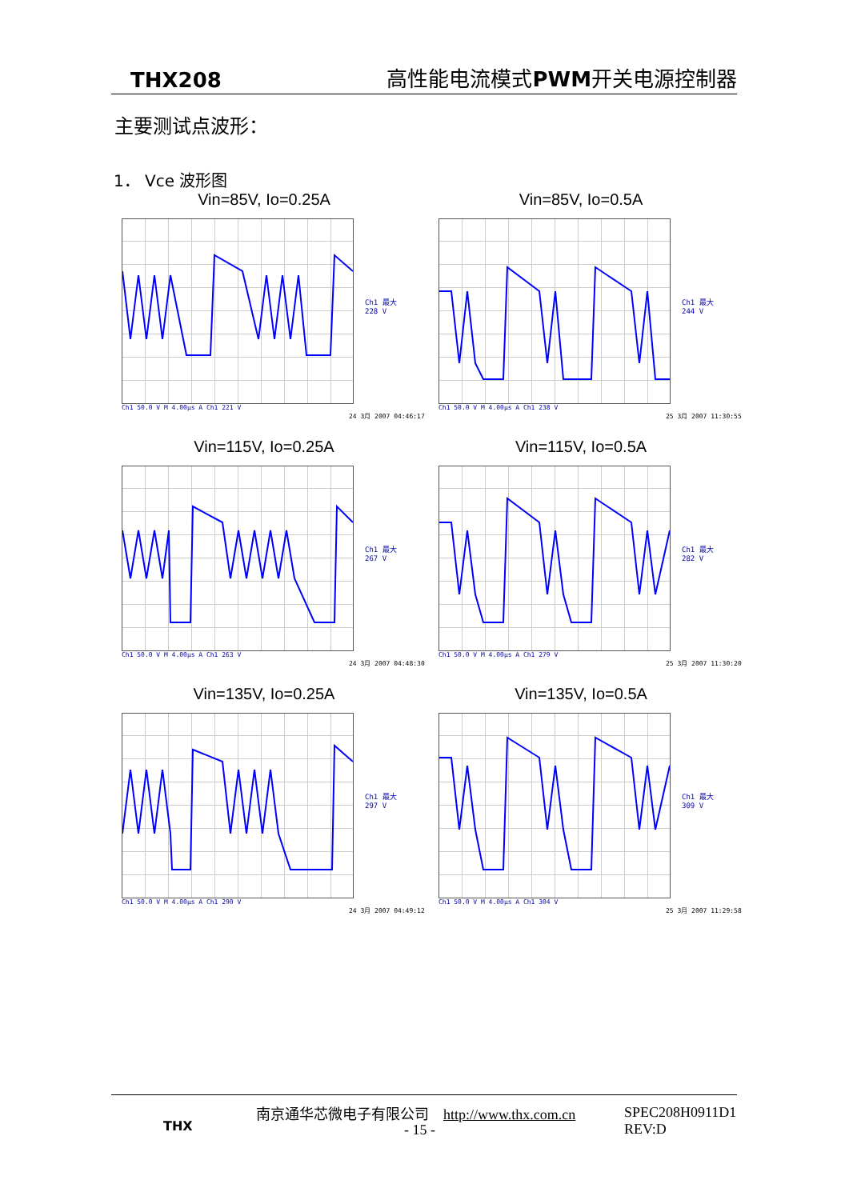THX208 高性能电流模式 PWM开关电源控制器
主要测试点波形：
1． Vce 波形图
Vin=85V, Io=0.25A
Ch1 最大
228 V
Ch1 50.0 V M 4.00μs A Ch1 221 V
24 3月 2007 04:46:17
Vin=85V, Io=0.5A
Ch1 最大
244 V
Ch1 50.0 V M 4.00μs A Ch1 238 V
25 3月 2007 11:30:55
Vin=115V, Io=0.25A
Ch1 最大
267 V
Ch1 50.0 V M 4.00μs A Ch1 263 V
24 3月 2007 04:48:30
Vin=115V, Io=0.5A
Ch1 最大
282 V
Ch1 50.0 V M 4.00μs A Ch1 279 V
25 3月 2007 11:30:20
Vin=135V, Io=0.25A
Ch1 最大
297 V
Ch1 50.0 V M 4.00μs A Ch1 290 V
24 3月 2007 04:49:12
Vin=135V, Io=0.5A
Ch1 最大
309 V
Ch1 50.0 V M 4.00μs A Ch1 304 V
25 3月 2007 11:29:58
THX
南京通华芯微电子有限公司 http://www.thx.com.cn
- 15 -
SPEC208H0911D1
REV:D